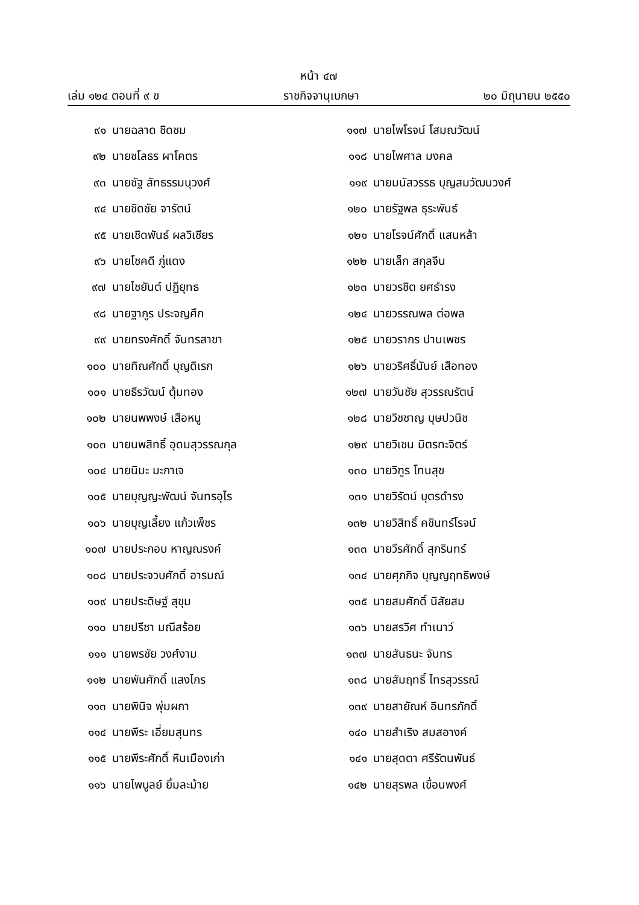หน้า ๔๗
เล่ม ๑๒๔ ตอนที่ ๙ ข ราชกิจจานุเบกษา ๒๐ มิถุนายน ๒๕๕๐
๙๑ นายฉลาด ชิดชม
๙๒ นายชโลธร ผาโคตร
๙๓ นายชัฐ สัทธรรมนุวงศ์
๙๔ นายชิดชัย จารัตน์
๙๕ นายเชิดพันธ์ ผลวิเชียร
๙๖ นายโชคดี ภู่แดง
๙๗ นายไชยันต์ ปฏิยุทธ
๙๘ นายฐากูร ประจญศึก
๙๙ นายทรงศักดิ์ จันทรสาขา
๑๐๐ นายทิณศักดิ์ บุญดิเรก
๑๐๑ นายธีรวัฒน์ ตุ้มทอง
๑๐๒ นายนพพงษ์ เสือหนู
๑๐๓ นายนพสิทธิ์ อุดมสุวรรณกุล
๑๐๔ นายนิมะ มะกาเจ
๑๐๕ นายบุญญะพัฒน์ จันทรอุไร
๑๐๖ นายบุญเลี้ยง แก้วเพ็ชร
๑๐๗ นายประกอบ หาญณรงค์
๑๐๘ นายประจวบศักดิ์ อารมณ์
๑๐๙ นายประดิษฐ์ สุขุม
๑๑๐ นายปรีชา มณีสร้อย
๑๑๑ นายพรชัย วงศ์งาม
๑๑๒ นายพันศักดิ์ แสงไกร
๑๑๓ นายพินิจ พุ่มผกา
๑๑๔ นายพีระ เอี่ยมสุนทร
๑๑๕ นายพีระศักดิ์ หินเมืองเก่า
๑๑๖ นายไพบูลย์ ยิ้มละม้าย
๑๑๗ นายไพโรจน์ โสมณวัฒน์
๑๑๘ นายไพศาล มงคล
๑๑๙ นายมนัสวรรธ บุญสมวัฒนวงศ์
๑๒๐ นายรัฐพล ธุระพันธ์
๑๒๑ นายโรจน์ศักดิ์ แสนหล้า
๑๒๒ นายเล็ก สกุลจีน
๑๒๓ นายวรชิต ยศธำรง
๑๒๔ นายวรรณพล ต่อพล
๑๒๕ นายวรากร ปานเพชร
๑๒๖ นายวริศธิ์นันย์ เสือทอง
๑๒๗ นายวันชัย สุวรรณรัตน์
๑๒๘ นายวิชชาญ บุษปวนิช
๑๒๙ นายวิเชน มิตรทะจิตร์
๑๓๐ นายวิฑูร โทนสุข
๑๓๑ นายวิรัตน์ บุตรดำรง
๑๓๒ นายวิสิทธิ์ คชินทร์โรจน์
๑๓๓ นายวีรศักดิ์ สุกรินทร์
๑๓๔ นายศุภกิจ บุญญฤทธิพงษ์
๑๓๕ นายสมศักดิ์ นิสัยสม
๑๓๖ นายสรวิศ ทำเนาว์
๑๓๗ นายสันธนะ จันทร
๑๓๘ นายสัมฤทธิ์ ไทรสุวรรณ์
๑๓๙ นายสายัณห์ อินทรภักดิ์
๑๔๐ นายสำเริง สมสอางค์
๑๔๑ นายสุดตา ศรีรัตนพันธ์
๑๔๒ นายสุรพล เขื่อนพงศ์